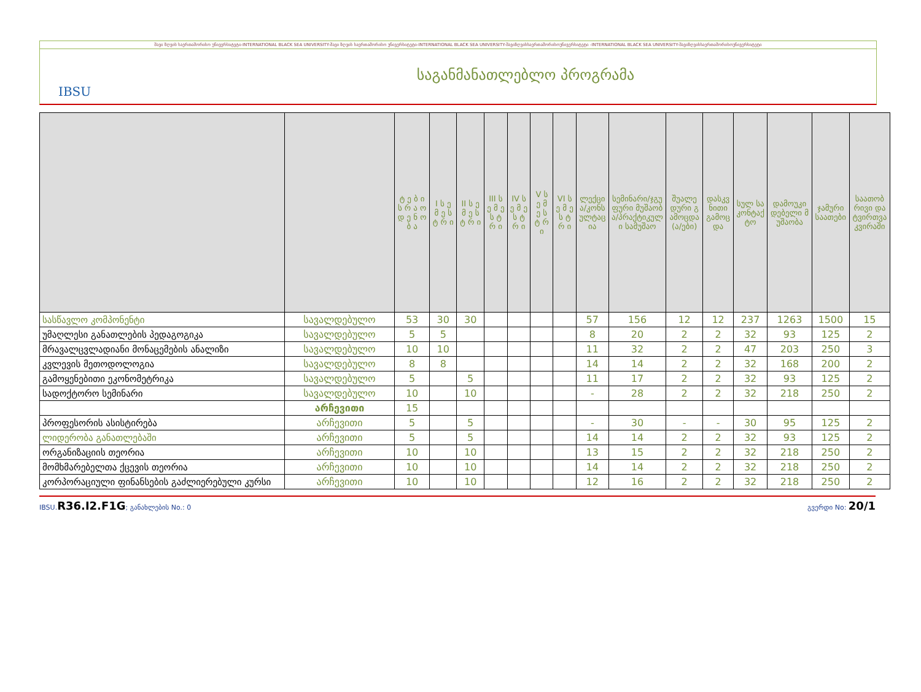შავი ზღვის საერთაშორისო უნივერსიტეტი-INTERNATIONAL BLACK SEA UNIVERSITY-შავი ზღვის საერთაშორისო უნივერსიტეტი-INTERNATIONAL BLACK SEA UNIVERSITY-შავიზღვისსაერთაშორისოუნივერსიტეტი -INTERNATIONAL BLACK SEA UNIVERSITY-შავიზღვისსაერთაშორისოუნივერსიტეტი
IBSU
საგანმანათლებლო პროგრამა
| | | ტ ე ბ ი ს რ ა ო დ ე ნ ო ბ ა | I ს ე მ ე ს ტ რ ი | II ს ე მ ე ს ტ რ ი | III ს ე მ ე ს ტ რ ი | IV ს ე მ ე ს ტ რ ი | V ს ე მ ე ს ტ რ ი | VI ს ე მ ე ს ტ რ ი | ლექცია/კონსულტაცია | სემინარი/ჯგუფური მუშაობა/პრაქტიკული სამუშაო | შუალედური გამოცდა(ა/ები) | დასკვნითი გამოცდა | სულ საკონტაქტო | დამოუკიდებელი მუშაობა | ჯამური საათები | საათობრივი დატვირთვა კვირაში |
| --- | --- | --- | --- | --- | --- | --- | --- | --- | --- | --- | --- | --- | --- | --- | --- | --- |
| სასწავლო კომპონენტი | სავალდებულო | 53 | 30 | 30 | | | | | 57 | 156 | 12 | 12 | 237 | 1263 | 1500 | 15 |
| უმაღლესი განათლების პედაგოგიკა | სავალდებულო | 5 | 5 | | | | | | 8 | 20 | 2 | 2 | 32 | 93 | 125 | 2 |
| მრავალცვლადიანი მონაცემების ანალიზი | სავალდებულო | 10 | 10 | | | | | | 11 | 32 | 2 | 2 | 47 | 203 | 250 | 3 |
| კვლევის მეთოდოლოგია | სავალდებულო | 8 | 8 | | | | | | 14 | 14 | 2 | 2 | 32 | 168 | 200 | 2 |
| გამოყენებითი ეკონომეტრიკა | სავალდებულო | 5 | | 5 | | | | | 11 | 17 | 2 | 2 | 32 | 93 | 125 | 2 |
| სადოქტორო სემინარი | სავალდებულო | 10 | | 10 | | | | | - | 28 | 2 | 2 | 32 | 218 | 250 | 2 |
| | არჩევითი | 15 | | | | | | | | | | | | | | |
| პროფესორის ასისტირება | არჩევითი | 5 | | 5 | | | | | - | 30 | - | - | 30 | 95 | 125 | 2 |
| ლიდერობა განათლებაში | არჩევითი | 5 | | 5 | | | | | 14 | 14 | 2 | 2 | 32 | 93 | 125 | 2 |
| ორგანიზაციის თეორია | არჩევითი | 10 | | 10 | | | | | 13 | 15 | 2 | 2 | 32 | 218 | 250 | 2 |
| მომხმარებელთა ქცევის თეორია | არჩევითი | 10 | | 10 | | | | | 14 | 14 | 2 | 2 | 32 | 218 | 250 | 2 |
| კორპორაციული ფინანსების გაძლიერებული კურსი | არჩევითი | 10 | | 10 | | | | | 12 | 16 | 2 | 2 | 32 | 218 | 250 | 2 |
IBSU.R36.I2.F1G; განახლების No.: 0 გვერდი No: 20/1